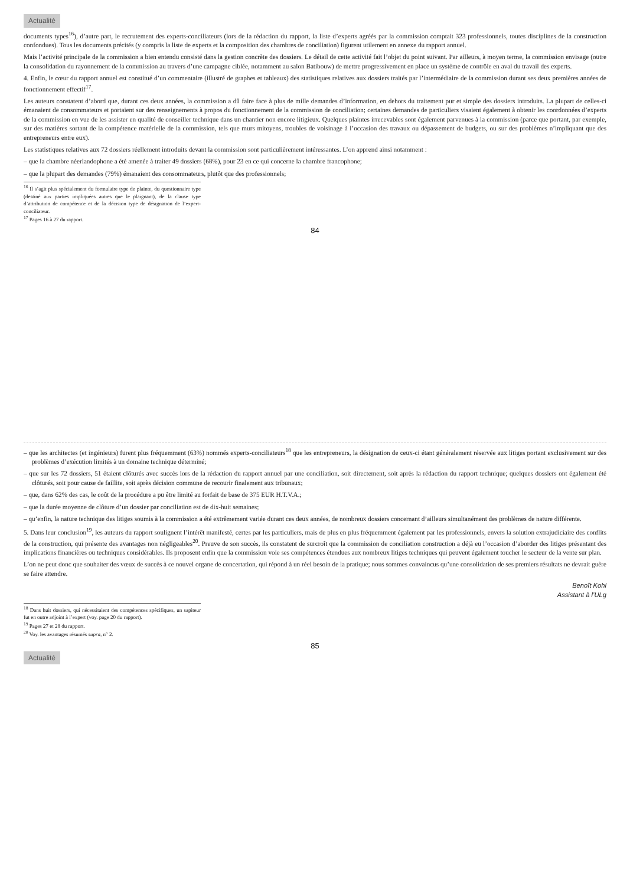Actualité
documents types<sup>16</sup>), d’autre part, le recrutement des experts-conciliateurs (lors de la rédaction du rapport, la liste d’experts agréés par la commission comptait 323 professionnels, toutes disciplines de la construction confondues). Tous les documents précités (y compris la liste de experts et la composition des chambres de conciliation) figurent utilement en annexe du rapport annuel.
Mais l’activité principale de la commission a bien entendu consisté dans la gestion concrète des dossiers. Le détail de cette activité fait l’objet du point suivant. Par ailleurs, à moyen terme, la commission envisage (outre la consolidation du rayonnement de la commission au travers d’une campagne ciblée, notamment au salon Batibouw) de mettre progressivement en place un système de contrôle en aval du travail des experts.
4. Enfin, le cœur du rapport annuel est constitué d’un commentaire (illustré de graphes et tableaux) des statistiques relatives aux dossiers traités par l’intermédiaire de la commission durant ses deux premières années de fonctionnement effectif<sup>17</sup>.
Les auteurs constatent d’abord que, durant ces deux années, la commission a dû faire face à plus de mille demandes d’information, en dehors du traitement pur et simple des dossiers introduits. La plupart de celles-ci émanaient de consommateurs et portaient sur des renseignements à propos du fonctionnement de la commission de conciliation; certaines demandes de particuliers visaient également à obtenir les coordonnées d’experts de la commission en vue de les assister en qualité de conseiller technique dans un chantier non encore litigieux. Quelques plaintes irrecevables sont également parvenues à la commission (parce que portant, par exemple, sur des matières sortant de la compétence matérielle de la commission, tels que murs mitoyens, troubles de voisinage à l’occasion des travaux ou dépassement de budgets, ou sur des problèmes n’impliquant que des entrepreneurs entre eux).
Les statistiques relatives aux 72 dossiers réellement introduits devant la commission sont particulièrement intéressantes. L’on apprend ainsi notamment :
– que la chambre néerlandophone a été amenée à traiter 49 dossiers (68%), pour 23 en ce qui concerne la chambre francophone;
– que la plupart des demandes (79%) émanaient des consommateurs, plutôt que des professionnels;
<sup>16</sup> Il s’agit plus spécialement du formulaire type de plainte, du questionnaire type (destiné aux parties impliquées autres que le plaignant), de la clause type d’attribution de compétence et de la décision type de désignation de l’expert-conciliateur.
<sup>17</sup> Pages 16 à 27 du rapport.
84
– que les architectes (et ingénieurs) furent plus fréquemment (63%) nommés experts-conciliateurs<sup>18</sup> que les entrepreneurs, la désignation de ceux-ci étant généralement réservée aux litiges portant exclusivement sur des problèmes d’exécution limités à un domaine technique déterminé;
– que sur les 72 dossiers, 51 étaient clôturés avec succès lors de la rédaction du rapport annuel par une conciliation, soit directement, soit après la rédaction du rapport technique; quelques dossiers ont également été clôturés, soit pour cause de faillite, soit après décision commune de recourir finalement aux tribunaux;
– que, dans 62% des cas, le coût de la procédure a pu être limité au forfait de base de 375 EUR H.T.V.A.;
– que la durée moyenne de clôture d’un dossier par conciliation est de dix-huit semaines;
– qu’enfin, la nature technique des litiges soumis à la commission a été extrêmement variée durant ces deux années, de nombreux dossiers concernant d’ailleurs simultanément des problèmes de nature différente.
5. Dans leur conclusion<sup>19</sup>, les auteurs du rapport soulignent l’intérêt manifesté, certes par les particuliers, mais de plus en plus fréquemment également par les professionnels, envers la solution extrajudiciaire des conflits de la construction, qui présente des avantages non négligeables<sup>20</sup>. Preuve de son succès, ils constatent de surcroît que la commission de conciliation construction a déjà eu l’occasion d’aborder des litiges présentant des implications financières ou techniques considérables. Ils proposent enfin que la commission voie ses compétences étendues aux nombreux litiges techniques qui peuvent également toucher le secteur de la vente sur plan.
L’on ne peut donc que souhaiter des vœux de succès à ce nouvel organe de concertation, qui répond à un réel besoin de la pratique; nous sommes convaincus qu’une consolidation de ses premiers résultats ne devrait guère se faire attendre.
Benoît Kohl
Assistant à l’ULg
<sup>18</sup> Dans huit dossiers, qui nécessitaient des compétences spécifiques, un sapiteur fut en outre adjoint à l’expert (voy. page 20 du rapport).
<sup>19</sup> Pages 27 et 28 du rapport.
<sup>20</sup> Voy. les avantages résumés supra, n° 2.
85
Actualité